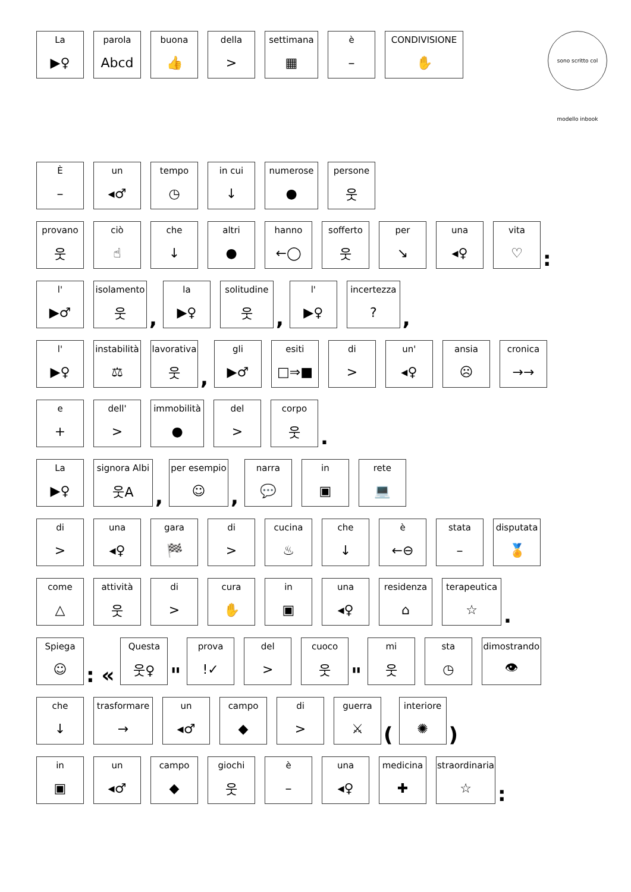La
▶♀
parola
Abcd
buona
👍
della
>
settimana
▦
è
–
CONDIVISIONE
✋
sono scritto col modello inbook
È
–
un
◂♂
tempo
◷
in cui
↓
numerose
●
persone
웃
provano
웃
ciò
☝
che
↓
altri
●
hanno
←◯
sofferto
웃
per
↘
una
◂♀
vita
♡
:
l'
▶♂
isolamento
웃
,
la
▶♀
solitudine
웃
,
l'
▶♀
incertezza?
,
l'
▶♀
instabilità
⚖
lavorativa
웃
,
gli
▶♂
esiti
□⇒■
di
>
un'
◂♀
ansia
☹
cronica
→→
e
+
dell'
>
immobilità
●
del
>
corpo
웃
.
La
▶♀
signora Albi
웃A
,
per esempio
☺
,
narra
💬
in
▣
rete
💻
di
>
una
◂♀
gara
🏁
di
>
cucina
♨
che
↓
è
←⊖
stata
–
disputata
🏅
come
△
attività
웃
di
>
cura
✋
in
▣
una
◂♀
residenza
⌂
terapeutica
☆
.
Spiega
☺
: «
Questa
웃♀
"
prova!✓
del
>
cuoco
웃
"
mi
웃
sta
◷
dimostrando
👁
che
↓
trasformare
→
un
◂♂
campo
◆
di
>
guerra
⚔
(
interiore
✺
)
in
▣
un
◂♂
campo
◆
giochi
웃
è
–
una
◂♀
medicina
✚
straordinaria
☆
: